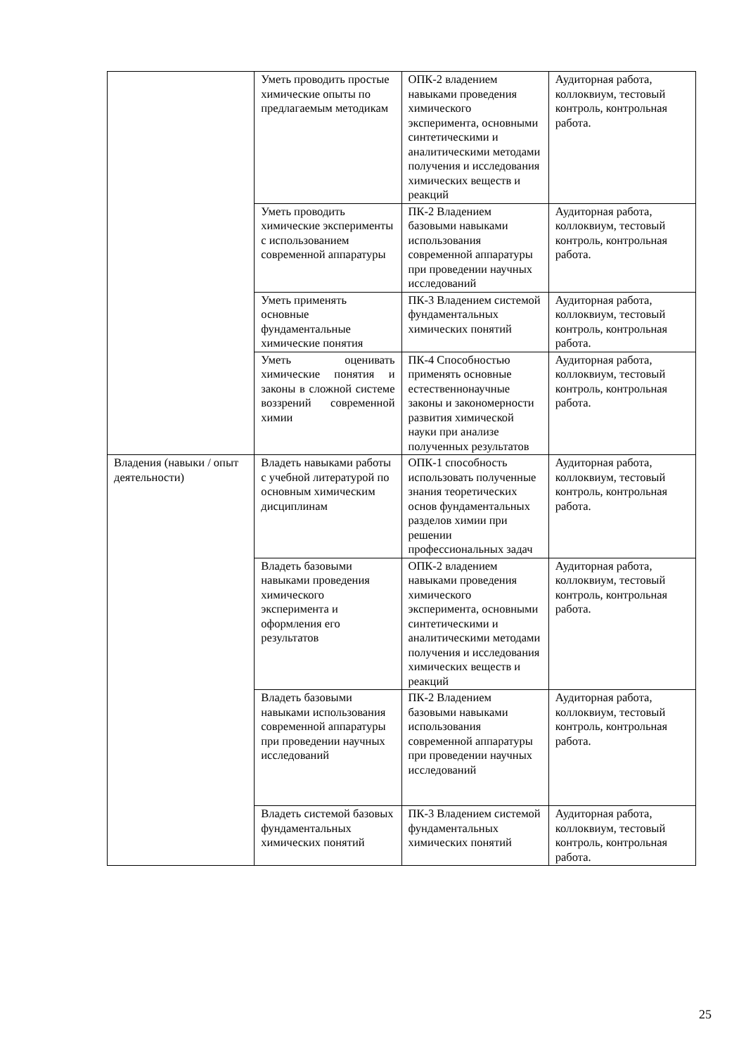| | Уметь проводить простые химические опыты по предлагаемым методикам | ОПК-2 владением навыками проведения химического эксперимента, основными синтетическими и аналитическими методами получения и исследования химических веществ и реакций | Аудиторная работа, коллоквиум, тестовый контроль, контрольная работа. |
| | Уметь проводить химические эксперименты с использованием современной аппаратуры | ПК-2 Владением базовыми навыками использования современной аппаратуры при проведении научных исследований | Аудиторная работа, коллоквиум, тестовый контроль, контрольная работа. |
| | Уметь применять основные фундаментальные химические понятия | ПК-3 Владением системой фундаментальных химических понятий | Аудиторная работа, коллоквиум, тестовый контроль, контрольная работа. |
| | Уметь оценивать химические понятия и законы в сложной системе воззрений современной химии | ПК-4 Способностью применять основные естественнонаучные законы и закономерности развития химической науки при анализе полученных результатов | Аудиторная работа, коллоквиум, тестовый контроль, контрольная работа. |
| Владения (навыки / опыт деятельности) | Владеть навыками работы с учебной литературой по основным химическим дисциплинам | ОПК-1 способность использовать полученные знания теоретических основ фундаментальных разделов химии при решении профессиональных задач | Аудиторная работа, коллоквиум, тестовый контроль, контрольная работа. |
| | Владеть базовыми навыками проведения химического эксперимента и оформления его результатов | ОПК-2 владением навыками проведения химического эксперимента, основными синтетическими и аналитическими методами получения и исследования химических веществ и реакций | Аудиторная работа, коллоквиум, тестовый контроль, контрольная работа. |
| | Владеть базовыми навыками использования современной аппаратуры при проведении научных исследований | ПК-2 Владением базовыми навыками использования современной аппаратуры при проведении научных исследований | Аудиторная работа, коллоквиум, тестовый контроль, контрольная работа. |
| | Владеть системой базовых фундаментальных химических понятий | ПК-3 Владением системой фундаментальных химических понятий | Аудиторная работа, коллоквиум, тестовый контроль, контрольная работа. |
25